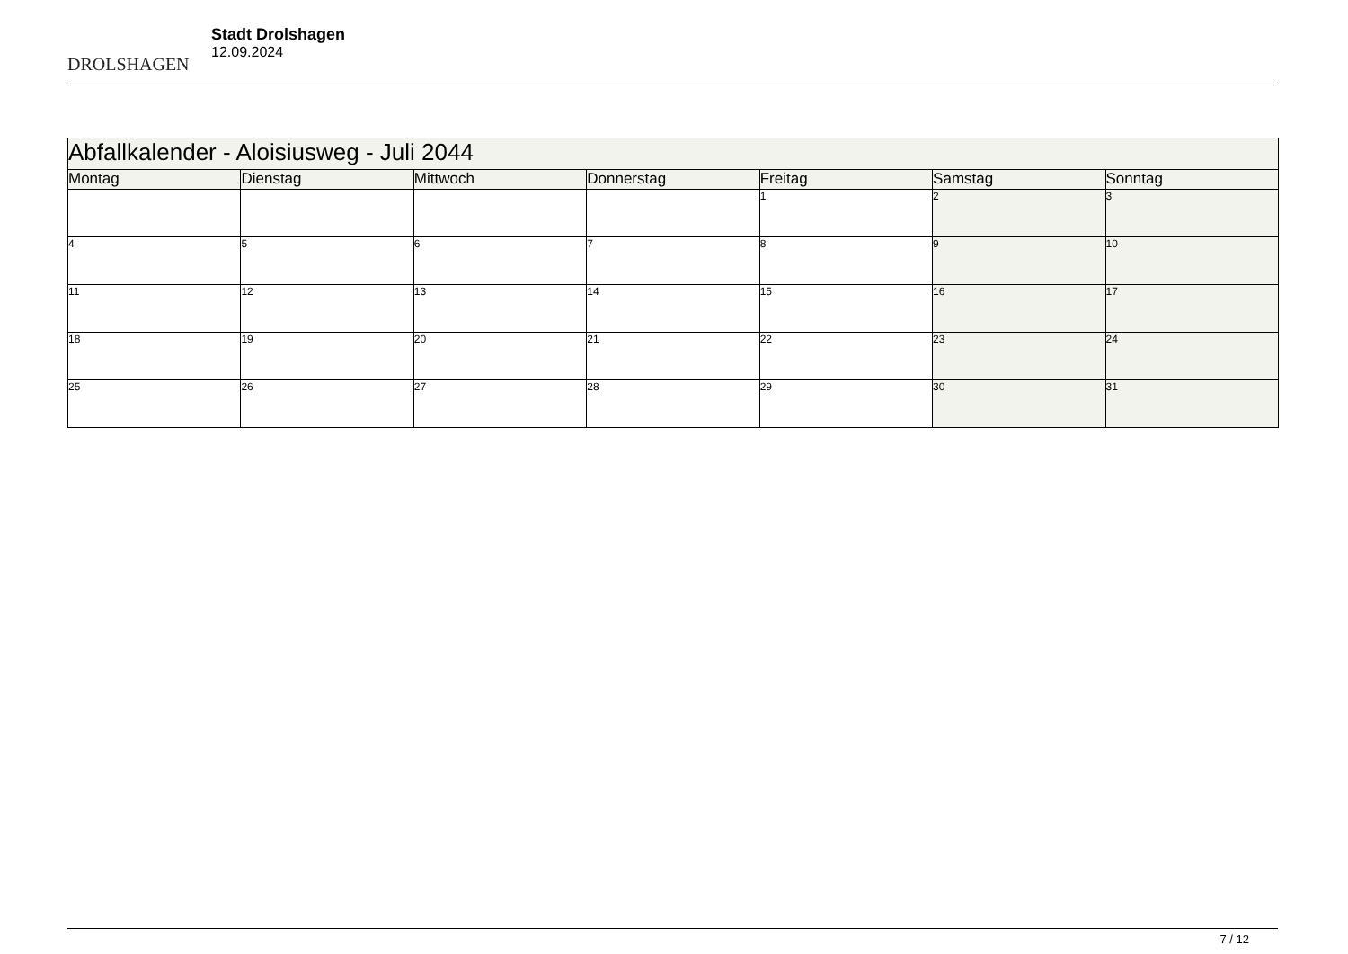DROLSHAGEN
Stadt Drolshagen
12.09.2024
| Abfallkalender - Aloisiusweg - Juli 2044 | | | | | | |
| --- | --- | --- | --- | --- | --- | --- |
| Montag | Dienstag | Mittwoch | Donnerstag | Freitag | Samstag | Sonntag |
| | | | | 1 | 2 | 3 |
| 4 | 5 | 6 | 7 | 8 | 9 | 10 |
| 11 | 12 | 13 | 14 | 15 | 16 | 17 |
| 18 | 19 | 20 | 21 | 22 | 23 | 24 |
| 25 | 26 | 27 | 28 | 29 | 30 | 31 |
7 / 12